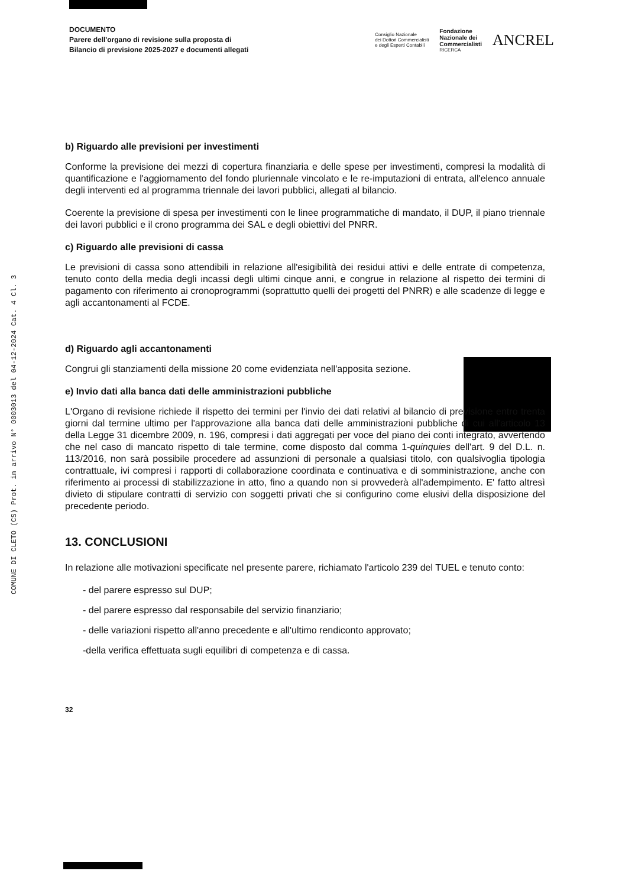COMUNE DI CLETO (CS) Prot. in arrivo N° 0003013 del 04-12-2024 Cat. 4 Cl. 3
DOCUMENTO
Parere dell'organo di revisione sulla proposta di
Bilancio di previsione 2025-2027 e documenti allegati
Consiglio Nazionale
dei Dottori Commercialisti
e degli Esperti Contabili
Fondazione
Nazionale dei
Commercialisti
RICERCA
ANCREL
b) Riguardo alle previsioni per investimenti
Conforme la previsione dei mezzi di copertura finanziaria e delle spese per investimenti, compresi la modalità di quantificazione e l'aggiornamento del fondo pluriennale vincolato e le re-imputazioni di entrata, all'elenco annuale degli interventi ed al programma triennale dei lavori pubblici, allegati al bilancio.
Coerente la previsione di spesa per investimenti con le linee programmatiche di mandato, il DUP, il piano triennale dei lavori pubblici e il crono programma dei SAL e degli obiettivi del PNRR.
c) Riguardo alle previsioni di cassa
Le previsioni di cassa sono attendibili in relazione all'esigibilità dei residui attivi e delle entrate di competenza, tenuto conto della media degli incassi degli ultimi cinque anni, e congrue in relazione al rispetto dei termini di pagamento con riferimento ai cronoprogrammi (soprattutto quelli dei progetti del PNRR) e alle scadenze di legge e agli accantonamenti al FCDE.
d) Riguardo agli accantonamenti
Congrui gli stanziamenti della missione 20 come evidenziata nell'apposita sezione.
e) Invio dati alla banca dati delle amministrazioni pubbliche
L'Organo di revisione richiede il rispetto dei termini per l'invio dei dati relativi al bilancio di previsione entro trenta giorni dal termine ultimo per l'approvazione alla banca dati delle amministrazioni pubbliche di cui all'articolo 13 della Legge 31 dicembre 2009, n. 196, compresi i dati aggregati per voce del piano dei conti integrato, avvertendo che nel caso di mancato rispetto di tale termine, come disposto dal comma 1-quinquies dell'art. 9 del D.L. n. 113/2016, non sarà possibile procedere ad assunzioni di personale a qualsiasi titolo, con qualsivoglia tipologia contrattuale, ivi compresi i rapporti di collaborazione coordinata e continuativa e di somministrazione, anche con riferimento ai processi di stabilizzazione in atto, fino a quando non si provvederà all'adempimento. E' fatto altresì divieto di stipulare contratti di servizio con soggetti privati che si configurino come elusivi della disposizione del precedente periodo.
13. CONCLUSIONI
In relazione alle motivazioni specificate nel presente parere, richiamato l'articolo 239 del TUEL e tenuto conto:
- del parere espresso sul DUP;
- del parere espresso dal responsabile del servizio finanziario;
- delle variazioni rispetto all'anno precedente e all'ultimo rendiconto approvato;
-della verifica effettuata sugli equilibri di competenza e di cassa.
32